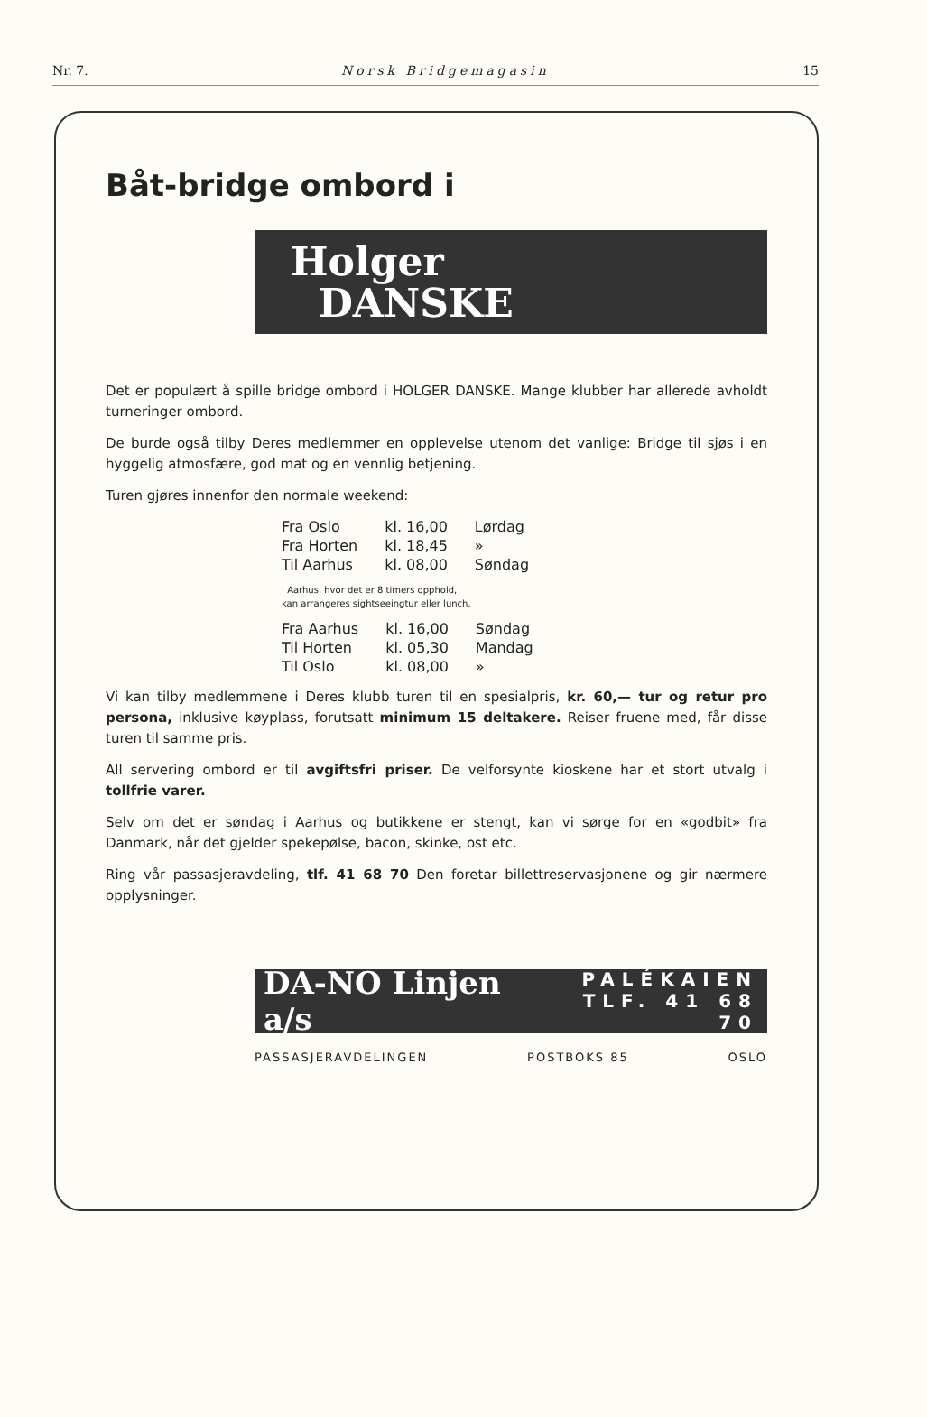Nr. 7. Norsk Bridgemagasin 15
Båt-bridge ombord i
Holger
DANSKE
Det er populært å spille bridge ombord i HOLGER DANSKE. Mange klubber har allerede avholdt turneringer ombord.
De burde også tilby Deres medlemmer en opplevelse utenom det vanlige: Bridge til sjøs i en hyggelig atmosfære, god mat og en vennlig betjening.
Turen gjøres innenfor den normale weekend:
| Fra Oslo | kl. 16,00 | Lørdag |
| Fra Horten | kl. 18,45 | » |
| Til Aarhus | kl. 08,00 | Søndag |
I Aarhus, hvor det er 8 timers opphold,
kan arrangeres sightseeingtur eller lunch.
| Fra Aarhus | kl. 16,00 | Søndag |
| Til Horten | kl. 05,30 | Mandag |
| Til Oslo | kl. 08,00 | » |
Vi kan tilby medlemmene i Deres klubb turen til en spesialpris, kr. 60,— tur og retur pro persona, inklusive køyplass, forutsatt minimum 15 deltakere. Reiser fruene med, får disse turen til samme pris.
All servering ombord er til avgiftsfri priser. De velforsynte kioskene har et stort utvalg i tollfrie varer.
Selv om det er søndag i Aarhus og butikkene er stengt, kan vi sørge for en «godbit» fra Danmark, når det gjelder spekepølse, bacon, skinke, ost etc.
Ring vår passasjeravdeling, tlf. 41 68 70 Den foretar billettreservasjonene og gir nærmere opplysninger.
DA-NO Linjen a/s PALÉKAIEN
TLF. 41 68 70
PASSASJERAVDELINGEN POSTBOKS 85 OSLO